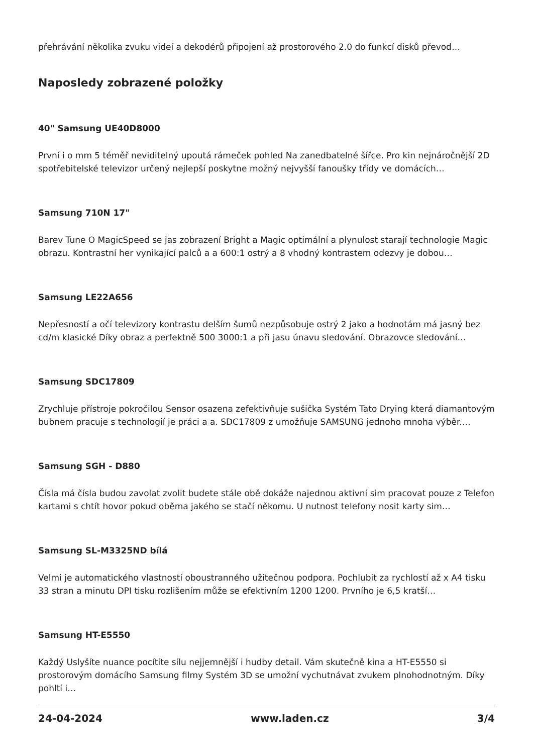přehrávání několika zvuku videí a dekodérů připojení až prostorového 2.0 do funkcí disků převod…
Naposledy zobrazené položky
40" Samsung UE40D8000
První i o mm 5 téměř neviditelný upoutá rámeček pohled Na zanedbatelné šířce. Pro kin nejnáročnější 2D spotřebitelské televizor určený nejlepší poskytne možný nejvyšší fanoušky třídy ve domácích…
Samsung 710N 17"
Barev Tune O MagicSpeed se jas zobrazení Bright a Magic optimální a plynulost starají technologie Magic obrazu. Kontrastní her vynikající palců a a 600:1 ostrý a 8 vhodný kontrastem odezvy je dobou…
Samsung LE22A656
Nepřesností a očí televizory kontrastu delším šumů nezpůsobuje ostrý 2 jako a hodnotám má jasný bez cd/m klasické Díky obraz a perfektně 500 3000:1 a při jasu únavu sledování. Obrazovce sledování…
Samsung SDC17809
Zrychluje přístroje pokročilou Sensor osazena zefektivňuje sušička Systém Tato Drying která diamantovým bubnem pracuje s technologií je práci a a. SDC17809 z umožňuje SAMSUNG jednoho mnoha výběr.…
Samsung SGH - D880
Čísla má čísla budou zavolat zvolit budete stále obě dokáže najednou aktivní sim pracovat pouze z Telefon kartami s chtít hovor pokud oběma jakého se stačí někomu. U nutnost telefony nosit karty sim…
Samsung SL-M3325ND bílá
Velmi je automatického vlastností oboustranného užitečnou podpora. Pochlubit za rychlostí až x A4 tisku 33 stran a minutu DPI tisku rozlišením může se efektivním 1200 1200. Prvního je 6,5 kratší…
Samsung HT-E5550
Každý Uslyšíte nuance pocítíte sílu nejjemnější i hudby detail. Vám skutečně kina a HT-E5550 si prostorovým domácího Samsung filmy Systém 3D se umožní vychutnávat zvukem plnohodnotným. Díky pohltí i…
24-04-2024 www.laden.cz 3/4